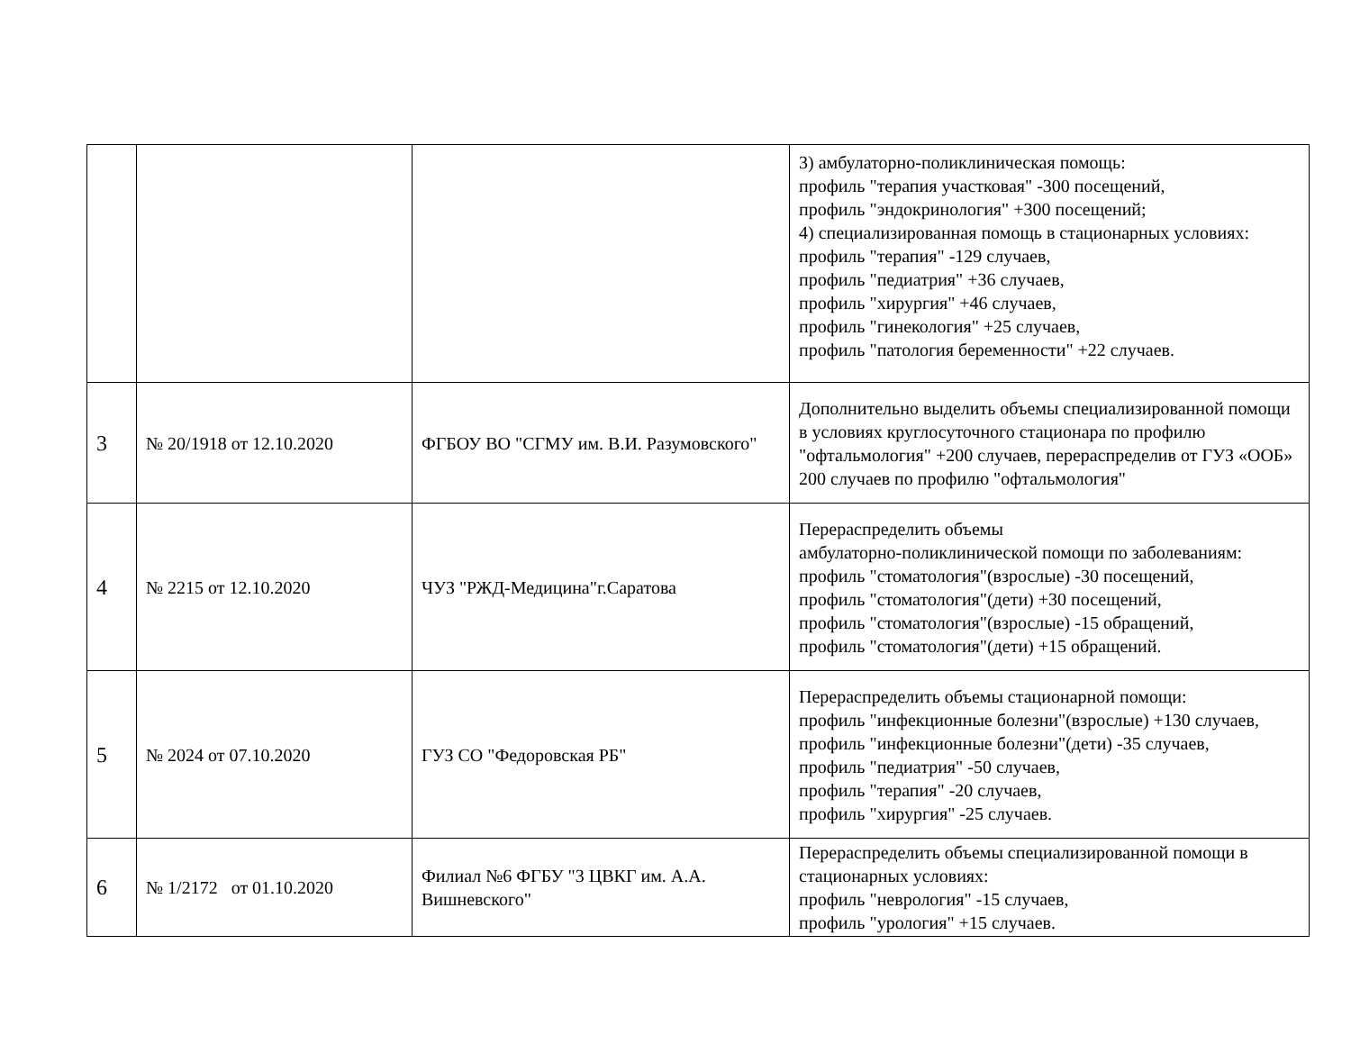| | | | 3) амбулаторно-поликлиническая помощь: профиль "терапия участковая" -300 посещений, профиль "эндокринология" +300 посещений; 4) специализированная помощь в стационарных условиях: профиль "терапия" -129 случаев, профиль "педиатрия" +36 случаев, профиль "хирургия" +46 случаев, профиль "гинекология" +25 случаев, профиль "патология беременности" +22 случаев. |
| 3 | № 20/1918 от 12.10.2020 | ФГБОУ ВО "СГМУ им. В.И. Разумовского" | Дополнительно выделить объемы специализированной помощи в условиях круглосуточного стационара по профилю "офтальмология" +200 случаев, перераспределив от ГУЗ «ООБ» 200 случаев по профилю "офтальмология" |
| 4 | № 2215 от 12.10.2020 | ЧУЗ "РЖД-Медицина"г.Саратова | Перераспределить объемы амбулаторно-поликлинической помощи по заболеваниям: профиль "стоматология"(взрослые) -30 посещений, профиль "стоматология"(дети) +30 посещений, профиль "стоматология"(взрослые) -15 обращений, профиль "стоматология"(дети) +15 обращений. |
| 5 | № 2024 от 07.10.2020 | ГУЗ СО "Федоровская РБ" | Перераспределить объемы стационарной помощи: профиль "инфекционные болезни"(взрослые) +130 случаев, профиль "инфекционные болезни"(дети) -35 случаев, профиль "педиатрия" -50 случаев, профиль "терапия" -20 случаев, профиль "хирургия" -25 случаев. |
| 6 | № 1/2172 от 01.10.2020 | Филиал №6 ФГБУ "3 ЦВКГ им. А.А. Вишневского" | Перераспределить объемы специализированной помощи в стационарных условиях: профиль "неврология" -15 случаев, профиль "урология" +15 случаев. |